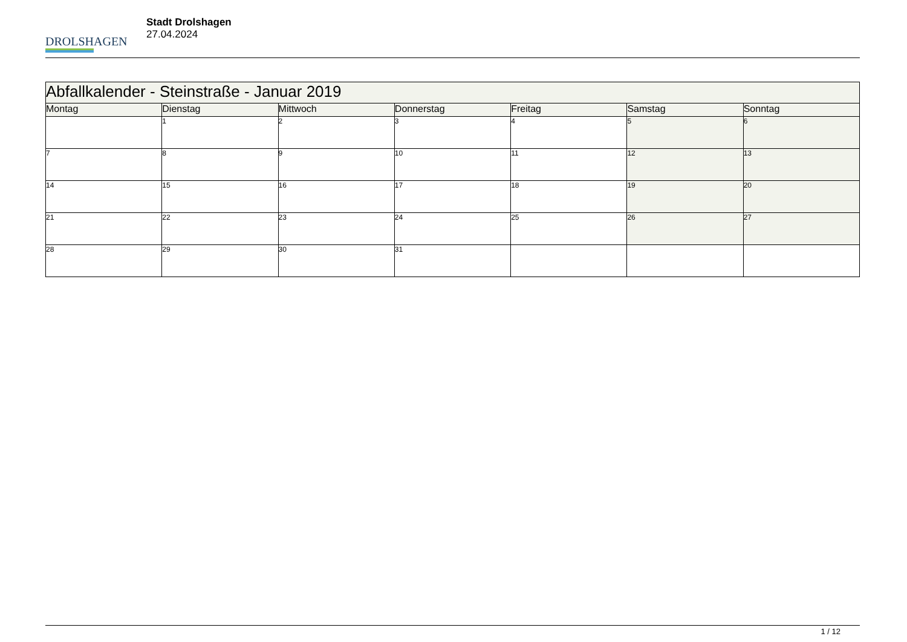DROLSHAGEN
Stadt Drolshagen
27.04.2024
| Abfallkalender - Steinstraße - Januar 2019 | | | | | | |
| --- | --- | --- | --- | --- | --- | --- |
| Montag | Dienstag | Mittwoch | Donnerstag | Freitag | Samstag | Sonntag |
| | 1 | 2 | 3 | 4 | 5 | 6 |
| 7 | 8 | 9 | 10 | 11 | 12 | 13 |
| 14 | 15 | 16 | 17 | 18 | 19 | 20 |
| 21 | 22 | 23 | 24 | 25 | 26 | 27 |
| 28 | 29 | 30 | 31 | | | |
1 / 12